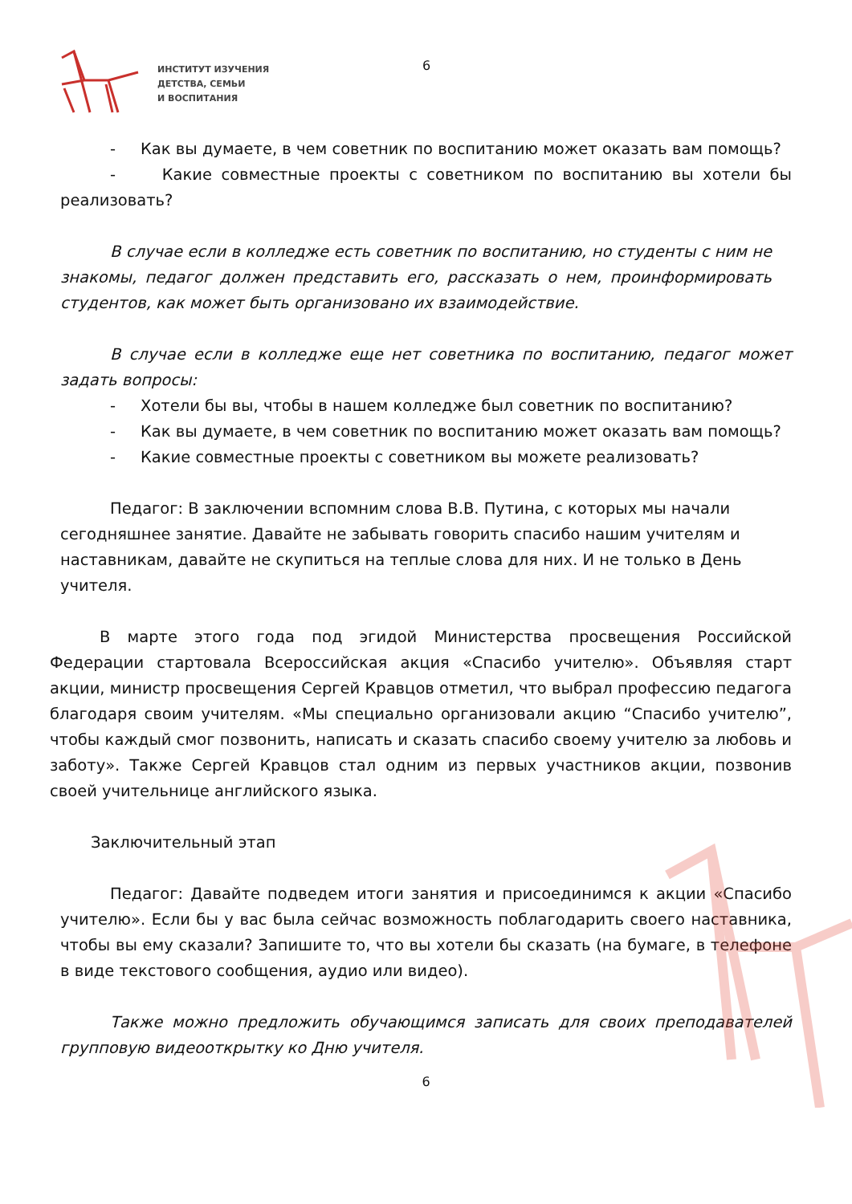ИНСТИТУТ ИЗУЧЕНИЯ
ДЕТСТВА, СЕМЬИ
И ВОСПИТАНИЯ
6
- Как вы думаете, в чем советник по воспитанию может оказать вам помощь?
- Какие совместные проекты с советником по воспитанию вы хотели бы реализовать?
В случае если в колледже есть советник по воспитанию, но студенты с ним не знакомы, педагог должен представить его, рассказать о нем, проинформировать студентов, как может быть организовано их взаимодействие.
В случае если в колледже еще нет советника по воспитанию, педагог может задать вопросы:
- Хотели бы вы, чтобы в нашем колледже был советник по воспитанию?
- Как вы думаете, в чем советник по воспитанию может оказать вам помощь?
- Какие совместные проекты с советником вы можете реализовать?
Педагог: В заключении вспомним слова В.В. Путина, с которых мы начали сегодняшнее занятие. Давайте не забывать говорить спасибо нашим учителям и наставникам, давайте не скупиться на теплые слова для них. И не только в День учителя.
В марте этого года под эгидой Министерства просвещения Российской Федерации стартовала Всероссийская акция «Спасибо учителю». Объявляя старт акции, министр просвещения Сергей Кравцов отметил, что выбрал профессию педагога благодаря своим учителям. «Мы специально организовали акцию “Спасибо учителю”, чтобы каждый смог позвонить, написать и сказать спасибо своему учителю за любовь и заботу». Также Сергей Кравцов стал одним из первых участников акции, позвонив своей учительнице английского языка.
Заключительный этап
Педагог: Давайте подведем итоги занятия и присоединимся к акции «Спасибо учителю». Если бы у вас была сейчас возможность поблагодарить своего наставника, чтобы вы ему сказали? Запишите то, что вы хотели бы сказать (на бумаге, в телефоне в виде текстового сообщения, аудио или видео).
Также можно предложить обучающимся записать для своих преподавателей групповую видеооткрытку ко Дню учителя.
6